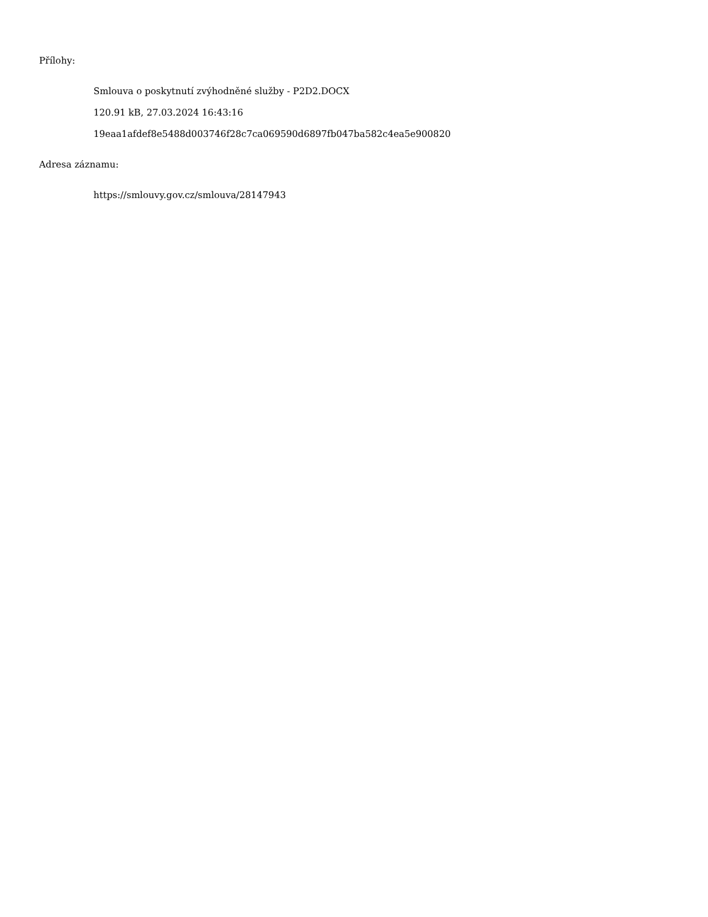Přílohy:
Smlouva o poskytnutí zvýhodněné služby - P2D2.DOCX
120.91 kB, 27.03.2024 16:43:16
19eaa1afdef8e5488d003746f28c7ca069590d6897fb047ba582c4ea5e900820
Adresa záznamu:
https://smlouvy.gov.cz/smlouva/28147943